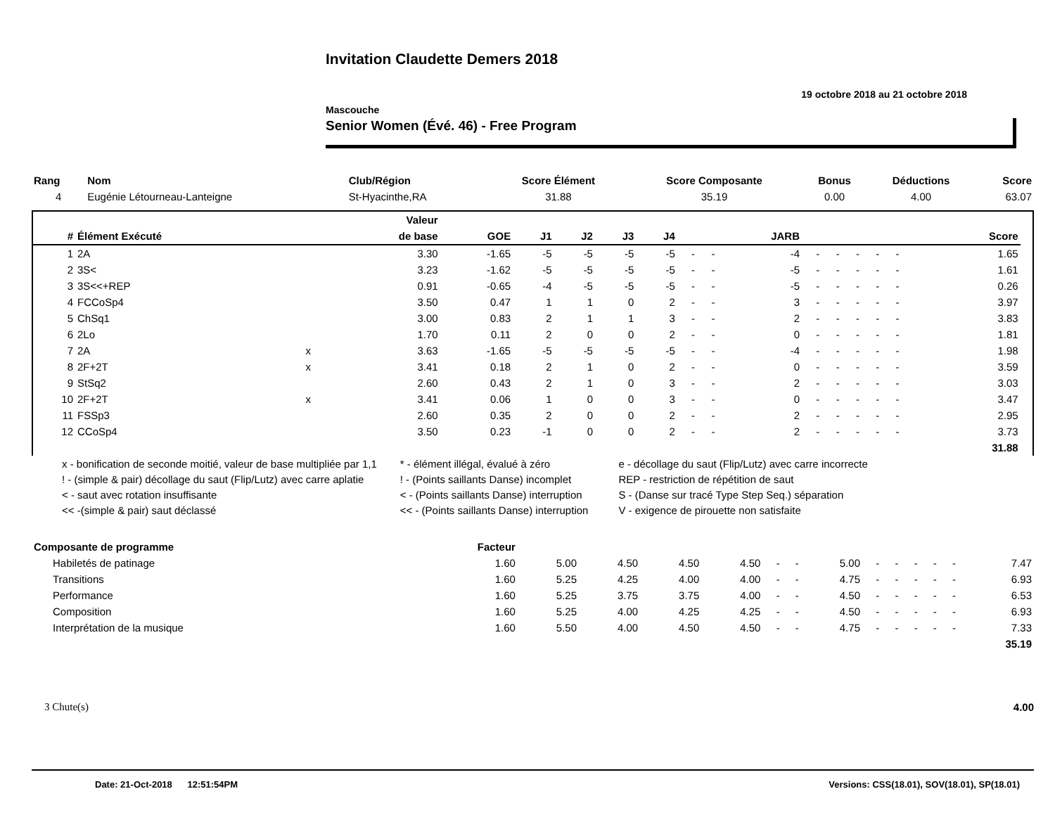Invitation Claudette Demers 2018
19 octobre 2018 au 21 octobre 2018
Mascouche
Senior Women (Évé. 46) - Free Program
| Rang | Nom | Club/Région | Score Élément | Score Composante | Bonus | Déductions | Score |
| --- | --- | --- | --- | --- | --- | --- | --- |
| 4 | Eugénie Létourneau-Lanteigne | St-Hyacinthe,RA | 31.88 | 35.19 | 0.00 | 4.00 | 63.07 |
| | | | Valeur | | | | | | | | | | | | | | | | | | |
| --- | --- | --- | --- | --- | --- | --- | --- | --- | --- | --- | --- | --- | --- | --- | --- | --- | --- | --- | --- | --- | --- |
| # | Élément Exécuté | | de base | GOE | J1 | J2 | J3 | J4 | | | JARB | | | | | | | | | Score | |
| 1 | 2A | | 3.30 | -1.65 | -5 | -5 | -5 | -5 | - | - | -4 | - | - | - | - | - | | | | 1.65 | |
| 2 | 3S< | | 3.23 | -1.62 | -5 | -5 | -5 | -5 | - | - | -5 | - | - | - | - | - | | | | 1.61 | |
| 3 | 3S<<+REP | | 0.91 | -0.65 | -4 | -5 | -5 | -5 | - | - | -5 | - | - | - | - | - | | | | 0.26 | |
| 4 | FCCoSp4 | | 3.50 | 0.47 | 1 | 1 | 0 | 2 | - | - | 3 | - | - | - | - | - | | | | 3.97 | |
| 5 | ChSq1 | | 3.00 | 0.83 | 2 | 1 | 1 | 3 | - | - | 2 | - | - | - | - | - | | | | 3.83 | |
| 6 | 2Lo | | 1.70 | 0.11 | 2 | 0 | 0 | 2 | - | - | 0 | - | - | - | - | - | | | | 1.81 | |
| 7 | 2A | x | 3.63 | -1.65 | -5 | -5 | -5 | -5 | - | - | -4 | - | - | - | - | - | | | | 1.98 | |
| 8 | 2F+2T | x | 3.41 | 0.18 | 2 | 1 | 0 | 2 | - | - | 0 | - | - | - | - | - | | | | 3.59 | |
| 9 | StSq2 | | 2.60 | 0.43 | 2 | 1 | 0 | 3 | - | - | 2 | - | - | - | - | - | | | | 3.03 | |
| 10 | 2F+2T | x | 3.41 | 0.06 | 1 | 0 | 0 | 3 | - | - | 0 | - | - | - | - | - | | | | 3.47 | |
| 11 | FSSp3 | | 2.60 | 0.35 | 2 | 0 | 0 | 2 | - | - | 2 | - | - | - | - | - | | | | 2.95 | |
| 12 | CCoSp4 | | 3.50 | 0.23 | -1 | 0 | 0 | 2 | - | - | 2 | - | - | - | - | - | | | | 3.73 | |
| | | | | | | | | | | | | | | | | | | | | 31.88 | |
| x - bonification de seconde moitié, valeur de base multipliée par 1,1 | * - élément illégal, évalué à zéro | e - décollage du saut (Flip/Lutz) avec carre incorrecte |
| ! - (simple & pair) décollage du saut (Flip/Lutz) avec carre aplatie | ! - (Points saillants Danse) incomplet | REP - restriction de répétition de saut |
| < - saut avec rotation insuffisante | < - (Points saillants Danse) interruption | S - (Danse sur tracé Type Step Seq.) séparation |
| << -(simple & pair) saut déclassé | << - (Points saillants Danse) interruption | V - exigence de pirouette non satisfaite |
| Composante de programme | Facteur | | | | | | | | | | | | | |
| --- | --- | --- | --- | --- | --- | --- | --- | --- | --- | --- | --- | --- | --- | --- |
| Habiletés de patinage | 1.60 | 5.00 | 4.50 | 4.50 | 4.50 | - | - | 5.00 | - | - | - | - | - | 7.47 |
| Transitions | 1.60 | 5.25 | 4.25 | 4.00 | 4.00 | - | - | 4.75 | - | - | - | - | - | 6.93 |
| Performance | 1.60 | 5.25 | 3.75 | 3.75 | 4.00 | - | - | 4.50 | - | - | - | - | - | 6.53 |
| Composition | 1.60 | 5.25 | 4.00 | 4.25 | 4.25 | - | - | 4.50 | - | - | - | - | - | 6.93 |
| Interprétation de la musique | 1.60 | 5.50 | 4.00 | 4.50 | 4.50 | - | - | 4.75 | - | - | - | - | - | 7.33 |
| | | | | | | | | | | | | | | 35.19 |
3 Chute(s) 4.00
Date: 21-Oct-2018 12:51:54PM Versions: CSS(18.01), SOV(18.01), SP(18.01)